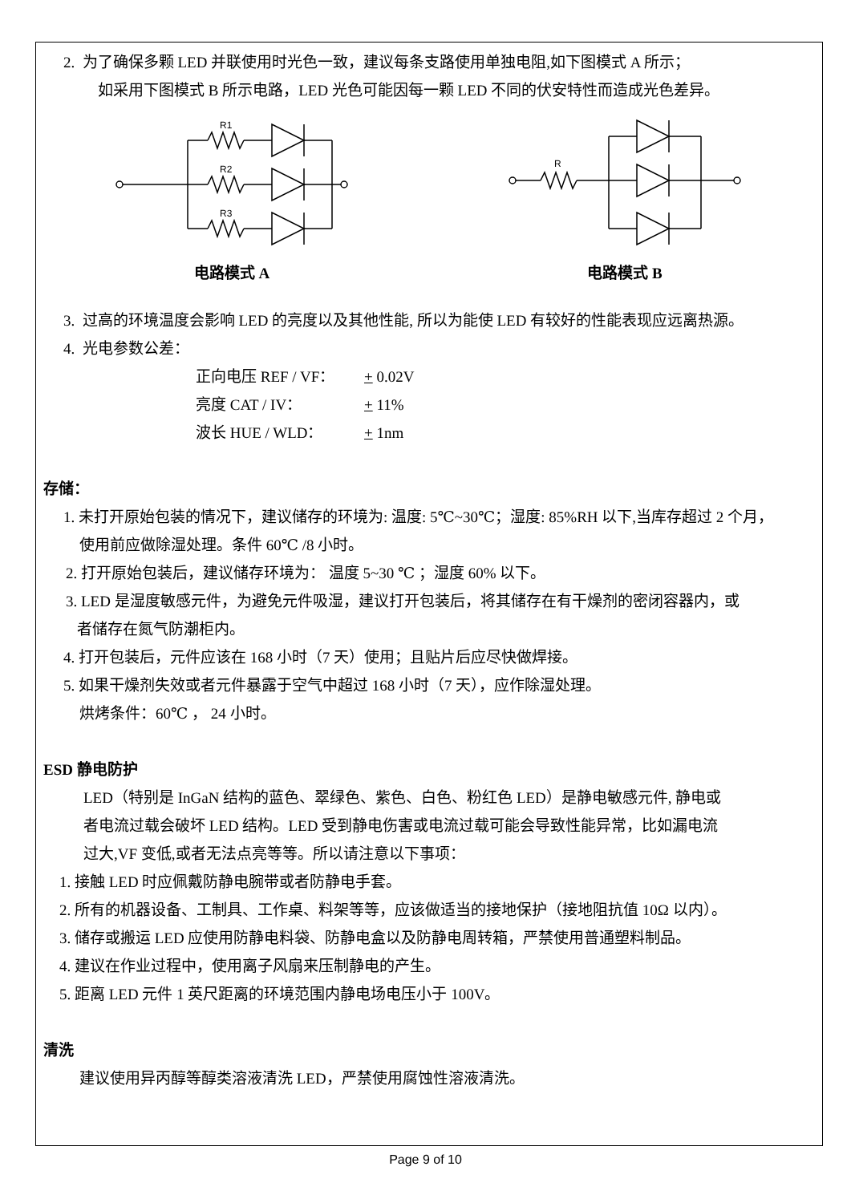2. 为了确保多颗 LED 并联使用时光色一致，建议每条支路使用单独电阻,如下图模式 A 所示；
如采用下图模式 B 所示电路，LED 光色可能因每一颗 LED 不同的伏安特性而造成光色差异。
R1
R2
R3
电路模式 A
R
电路模式 B
3. 过高的环境温度会影响 LED 的亮度以及其他性能, 所以为能使 LED 有较好的性能表现应远离热源。
4. 光电参数公差：
正向电压 REF / VF： + 0.02V
亮度 CAT / IV： + 11%
波长 HUE / WLD： + 1nm
存储：
1. 未打开原始包装的情况下，建议储存的环境为: 温度: 5℃~30℃；湿度: 85%RH 以下,当库存超过 2 个月，
使用前应做除湿处理。条件 60℃ /8 小时。
2. 打开原始包装后，建议储存环境为： 温度 5~30 ℃ ；湿度 60% 以下。
3. LED 是湿度敏感元件，为避免元件吸湿，建议打开包装后，将其储存在有干燥剂的密闭容器内，或
者储存在氮气防潮柜内。
4. 打开包装后，元件应该在 168 小时（7 天）使用；且贴片后应尽快做焊接。
5. 如果干燥剂失效或者元件暴露于空气中超过 168 小时（7 天），应作除湿处理。
烘烤条件：60℃ ， 24 小时。
ESD 静电防护
LED（特别是 InGaN 结构的蓝色、翠绿色、紫色、白色、粉红色 LED）是静电敏感元件, 静电或
者电流过载会破坏 LED 结构。LED 受到静电伤害或电流过载可能会导致性能异常，比如漏电流
过大,VF 变低,或者无法点亮等等。所以请注意以下事项：
1. 接触 LED 时应佩戴防静电腕带或者防静电手套。
2. 所有的机器设备、工制具、工作桌、料架等等，应该做适当的接地保护（接地阻抗值 10Ω 以内）。
3. 储存或搬运 LED 应使用防静电料袋、防静电盒以及防静电周转箱，严禁使用普通塑料制品。
4. 建议在作业过程中，使用离子风扇来压制静电的产生。
5. 距离 LED 元件 1 英尺距离的环境范围内静电场电压小于 100V。
清洗
建议使用异丙醇等醇类溶液清洗 LED，严禁使用腐蚀性溶液清洗。
Page 9 of 10